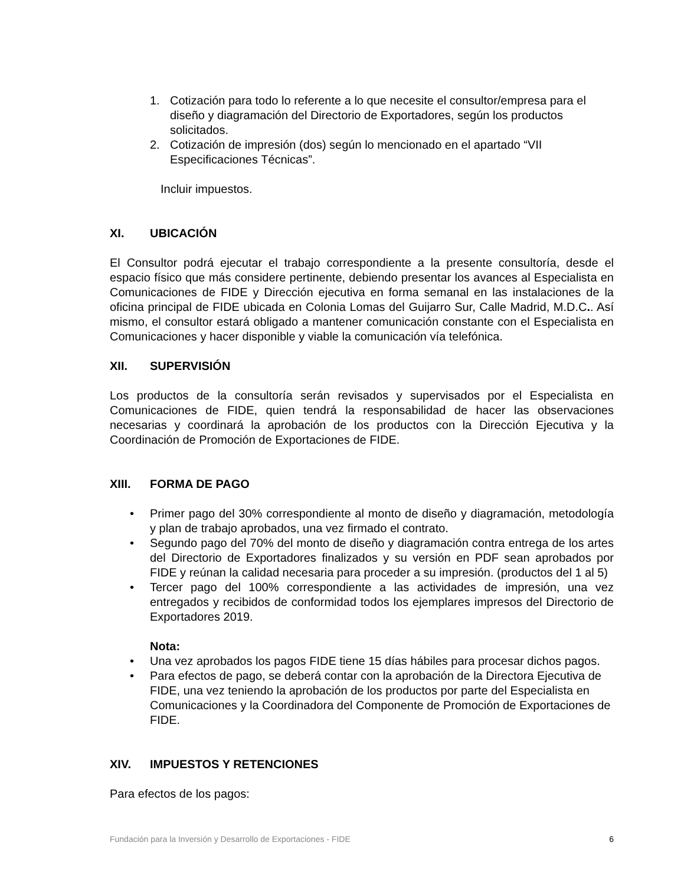1. Cotización para todo lo referente a lo que necesite el consultor/empresa para el diseño y diagramación del Directorio de Exportadores, según los productos solicitados.
2. Cotización de impresión (dos) según lo mencionado en el apartado “VII Especificaciones Técnicas”.
Incluir impuestos.
XI. UBICACIÓN
El Consultor podrá ejecutar el trabajo correspondiente a la presente consultoría, desde el espacio físico que más considere pertinente, debiendo presentar los avances al Especialista en Comunicaciones de FIDE y Dirección ejecutiva en forma semanal en las instalaciones de la oficina principal de FIDE ubicada en Colonia Lomas del Guijarro Sur, Calle Madrid, M.D.C.. Así mismo, el consultor estará obligado a mantener comunicación constante con el Especialista en Comunicaciones y hacer disponible y viable la comunicación vía telefónica.
XII. SUPERVISIÓN
Los productos de la consultoría serán revisados y supervisados por el Especialista en Comunicaciones de FIDE, quien tendrá la responsabilidad de hacer las observaciones necesarias y coordinará la aprobación de los productos con la Dirección Ejecutiva y la Coordinación de Promoción de Exportaciones de FIDE.
XIII. FORMA DE PAGO
• Primer pago del 30% correspondiente al monto de diseño y diagramación, metodología y plan de trabajo aprobados, una vez firmado el contrato.
• Segundo pago del 70% del monto de diseño y diagramación contra entrega de los artes del Directorio de Exportadores finalizados y su versión en PDF sean aprobados por FIDE y reúnan la calidad necesaria para proceder a su impresión. (productos del 1 al 5)
• Tercer pago del 100% correspondiente a las actividades de impresión, una vez entregados y recibidos de conformidad todos los ejemplares impresos del Directorio de Exportadores 2019.
Nota:
• Una vez aprobados los pagos FIDE tiene 15 días hábiles para procesar dichos pagos.
• Para efectos de pago, se deberá contar con la aprobación de la Directora Ejecutiva de FIDE, una vez teniendo la aprobación de los productos por parte del Especialista en Comunicaciones y la Coordinadora del Componente de Promoción de Exportaciones de FIDE.
XIV. IMPUESTOS Y RETENCIONES
Para efectos de los pagos:
Fundación para la Inversión y Desarrollo de Exportaciones - FIDE 6